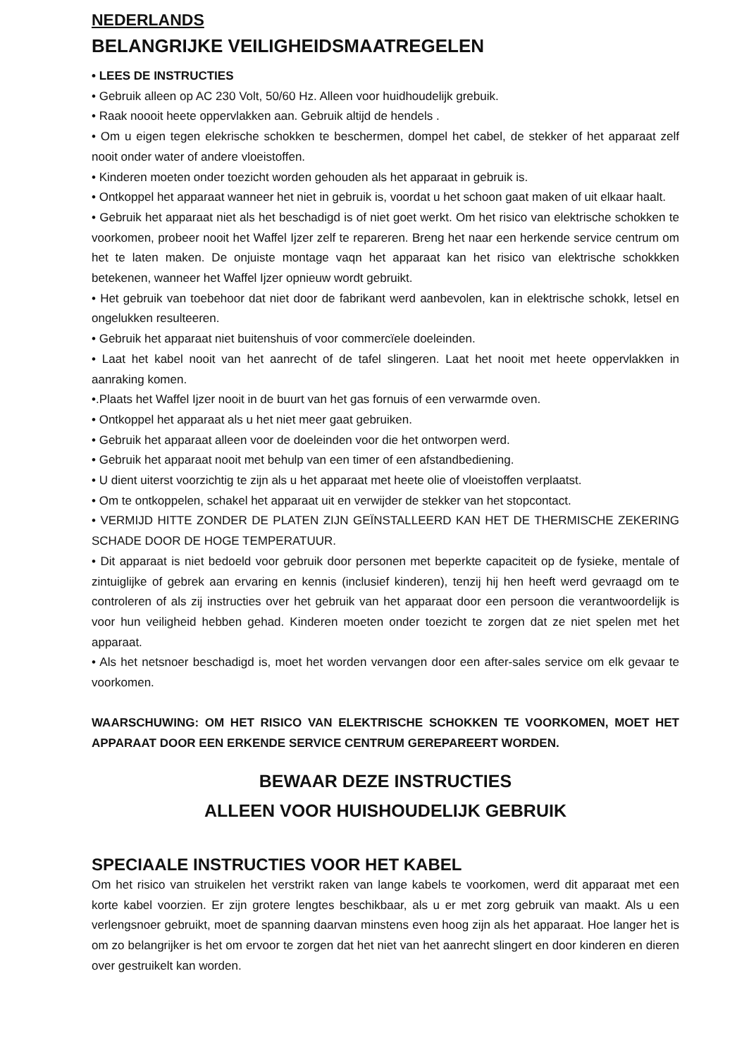NEDERLANDS
BELANGRIJKE VEILIGHEIDSMAATREGELEN
• LEES DE INSTRUCTIES
• Gebruik alleen op AC 230 Volt, 50/60 Hz. Alleen voor huidhoudelijk grebuik.
• Raak noooit heete oppervlakken aan. Gebruik altijd de hendels .
• Om u eigen tegen elekrische schokken te beschermen, dompel het cabel, de stekker of het apparaat zelf nooit onder water of andere vloeistoffen.
• Kinderen moeten onder toezicht worden gehouden als het apparaat in gebruik is.
• Ontkoppel het apparaat wanneer het niet in gebruik is, voordat u het schoon gaat maken of uit elkaar haalt.
• Gebruik het apparaat niet als het beschadigd is of niet goet werkt. Om het risico van elektrische schokken te voorkomen, probeer nooit het Waffel Ijzer zelf te repareren. Breng het naar een herkende service centrum om het te laten maken. De onjuiste montage vaqn het apparaat kan het risico van elektrische schokkken betekenen, wanneer het Waffel Ijzer opnieuw wordt gebruikt.
• Het gebruik van toebehoor dat niet door de fabrikant werd aanbevolen, kan in elektrische schokk, letsel en ongelukken resulteeren.
• Gebruik het apparaat niet buitenshuis of voor commercïele doeleinden.
• Laat het kabel nooit van het aanrecht of de tafel slingeren. Laat het nooit met heete oppervlakken in aanraking komen.
•.Plaats het Waffel Ijzer nooit in de buurt van het gas fornuis of een verwarmde oven.
• Ontkoppel het apparaat als u het niet meer gaat gebruiken.
• Gebruik het apparaat alleen voor de doeleinden voor die het ontworpen werd.
• Gebruik het apparaat nooit met behulp van een timer of een afstandbediening.
• U dient uiterst voorzichtig te zijn als u het apparaat met heete olie of vloeistoffen verplaatst.
• Om te ontkoppelen, schakel het apparaat uit en verwijder de stekker van het stopcontact.
• VERMIJD HITTE ZONDER DE PLATEN ZIJN GEÏNSTALLEERD KAN HET DE THERMISCHE ZEKERING SCHADE DOOR DE HOGE TEMPERATUUR.
• Dit apparaat is niet bedoeld voor gebruik door personen met beperkte capaciteit op de fysieke, mentale of zintuiglijke of gebrek aan ervaring en kennis (inclusief kinderen), tenzij hij hen heeft werd gevraagd om te controleren of als zij instructies over het gebruik van het apparaat door een persoon die verantwoordelijk is voor hun veiligheid hebben gehad. Kinderen moeten onder toezicht te zorgen dat ze niet spelen met het apparaat.
• Als het netsnoer beschadigd is, moet het worden vervangen door een after-sales service om elk gevaar te voorkomen.
WAARSCHUWING: OM HET RISICO VAN ELEKTRISCHE SCHOKKEN TE VOORKOMEN, MOET HET APPARAAT DOOR EEN ERKENDE SERVICE CENTRUM GEREPAREERT WORDEN.
BEWAAR DEZE INSTRUCTIES
ALLEEN VOOR HUISHOUDELIJK GEBRUIK
SPECIAALE INSTRUCTIES VOOR HET KABEL
Om het risico van struikelen het verstrikt raken van lange kabels te voorkomen, werd dit apparaat met een korte kabel voorzien. Er zijn grotere lengtes beschikbaar, als u er met zorg gebruik van maakt. Als u een verlengsnoer gebruikt, moet de spanning daarvan minstens even hoog zijn als het apparaat. Hoe langer het is om zo belangrijker is het om ervoor te zorgen dat het niet van het aanrecht slingert en door kinderen en dieren over gestruikelt kan worden.